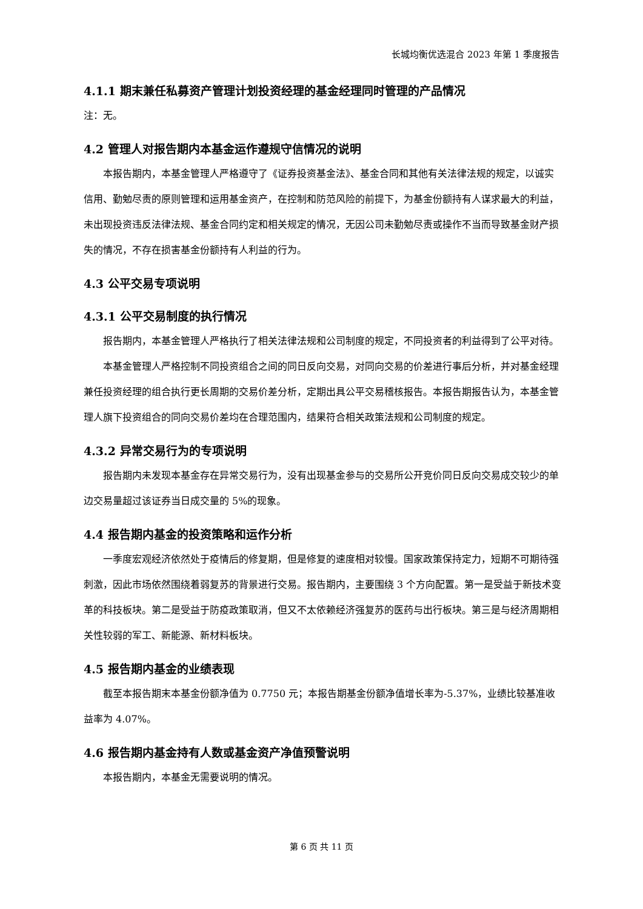长城均衡优选混合 2023 年第 1 季度报告
4.1.1 期末兼任私募资产管理计划投资经理的基金经理同时管理的产品情况
注：无。
4.2 管理人对报告期内本基金运作遵规守信情况的说明
本报告期内，本基金管理人严格遵守了《证券投资基金法》、基金合同和其他有关法律法规的规定，以诚实信用、勤勉尽责的原则管理和运用基金资产，在控制和防范风险的前提下，为基金份额持有人谋求最大的利益，未出现投资违反法律法规、基金合同约定和相关规定的情况，无因公司未勤勉尽责或操作不当而导致基金财产损失的情况，不存在损害基金份额持有人利益的行为。
4.3 公平交易专项说明
4.3.1 公平交易制度的执行情况
报告期内，本基金管理人严格执行了相关法律法规和公司制度的规定，不同投资者的利益得到了公平对待。
本基金管理人严格控制不同投资组合之间的同日反向交易，对同向交易的价差进行事后分析，并对基金经理兼任投资经理的组合执行更长周期的交易价差分析，定期出具公平交易稽核报告。本报告期报告认为，本基金管理人旗下投资组合的同向交易价差均在合理范围内，结果符合相关政策法规和公司制度的规定。
4.3.2 异常交易行为的专项说明
报告期内未发现本基金存在异常交易行为，没有出现基金参与的交易所公开竞价同日反向交易成交较少的单边交易量超过该证券当日成交量的 5%的现象。
4.4 报告期内基金的投资策略和运作分析
一季度宏观经济依然处于疫情后的修复期，但是修复的速度相对较慢。国家政策保持定力，短期不可期待强刺激，因此市场依然围绕着弱复苏的背景进行交易。报告期内，主要围绕 3 个方向配置。第一是受益于新技术变革的科技板块。第二是受益于防疫政策取消，但又不太依赖经济强复苏的医药与出行板块。第三是与经济周期相关性较弱的军工、新能源、新材料板块。
4.5 报告期内基金的业绩表现
截至本报告期末本基金份额净值为 0.7750 元；本报告期基金份额净值增长率为-5.37%，业绩比较基准收益率为 4.07%。
4.6 报告期内基金持有人数或基金资产净值预警说明
本报告期内，本基金无需要说明的情况。
第 6 页 共 11 页